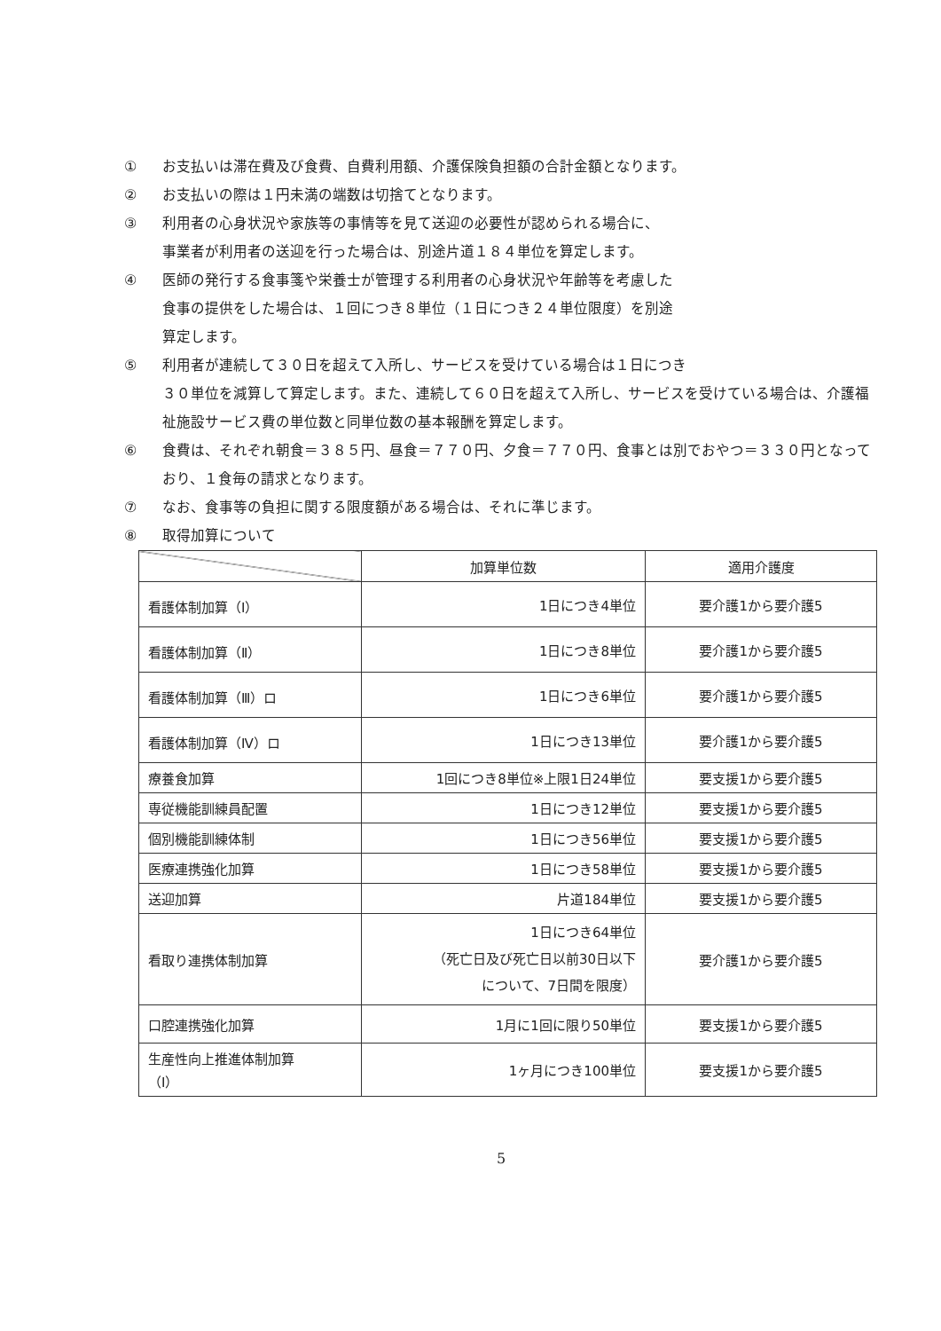① お支払いは滞在費及び食費、自費利用額、介護保険負担額の合計金額となります。
② お支払いの際は１円未満の端数は切捨てとなります。
③ 利用者の心身状況や家族等の事情等を見て送迎の必要性が認められる場合に、
事業者が利用者の送迎を行った場合は、別途片道１８４単位を算定します。
④ 医師の発行する食事箋や栄養士が管理する利用者の心身状況や年齢等を考慮した
食事の提供をした場合は、１回につき８単位（１日につき２４単位限度）を別途
算定します。
⑤ 利用者が連続して３０日を超えて入所し、サービスを受けている場合は１日につき
３０単位を減算して算定します。また、連続して６０日を超えて入所し、サービスを受けている場合は、介護福祉施設サービス費の単位数と同単位数の基本報酬を算定します。
⑥ 食費は、それぞれ朝食＝３８５円、昼食＝７７０円、夕食＝７７０円、食事とは別でおやつ＝３３０円となっており、１食毎の請求となります。
⑦ なお、食事等の負担に関する限度額がある場合は、それに準じます。
⑧ 取得加算について
| | 加算単位数 | 適用介護度 |
| --- | --- | --- |
| 看護体制加算（Ⅰ） | 1日につき4単位 | 要介護1から要介護5 |
| 看護体制加算（Ⅱ） | 1日につき8単位 | 要介護1から要介護5 |
| 看護体制加算（Ⅲ）ロ | 1日につき6単位 | 要介護1から要介護5 |
| 看護体制加算（Ⅳ）ロ | 1日につき13単位 | 要介護1から要介護5 |
| 療養食加算 | 1回につき8単位※上限1日24単位 | 要支援1から要介護5 |
| 専従機能訓練員配置 | 1日につき12単位 | 要支援1から要介護5 |
| 個別機能訓練体制 | 1日につき56単位 | 要支援1から要介護5 |
| 医療連携強化加算 | 1日につき58単位 | 要支援1から要介護5 |
| 送迎加算 | 片道184単位 | 要支援1から要介護5 |
| 看取り連携体制加算 | 1日につき64単位 （死亡日及び死亡日以前30日以下 について、7日間を限度） | 要介護1から要介護5 |
| 口腔連携強化加算 | 1月に1回に限り50単位 | 要支援1から要介護5 |
| 生産性向上推進体制加算 （Ⅰ） | 1ヶ月につき100単位 | 要支援1から要介護5 |
5